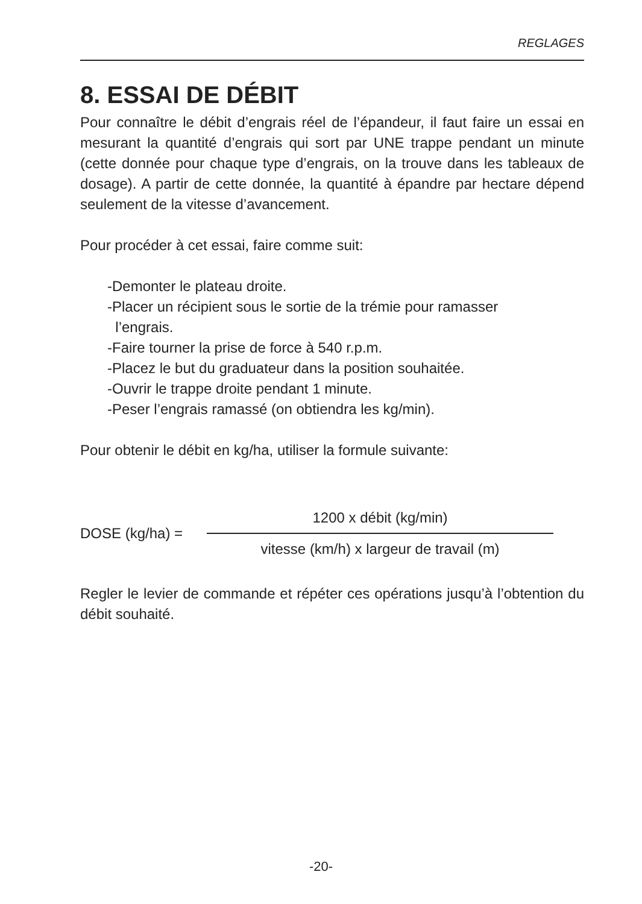REGLAGES
8. ESSAI DE DÉBIT
Pour connaître le débit d’engrais réel de l’épandeur, il faut faire un essai en mesurant la quantité d’engrais qui sort par UNE trappe pendant un minute (cette donnée pour chaque type d’engrais, on la trouve dans les tableaux de dosage). A partir de cette donnée, la quantité à épandre par hectare dépend seulement de la vitesse d’avancement.
Pour procéder à cet essai, faire comme suit:
-Demonter le plateau droite.
-Placer un récipient sous le sortie de la trémie pour ramasser
l’engrais.
-Faire tourner la prise de force à 540 r.p.m.
-Placez le but du graduateur dans la position souhaitée.
-Ouvrir le trappe droite pendant 1 minute.
-Peser l’engrais ramassé (on obtiendra les kg/min).
Pour obtenir le débit en kg/ha, utiliser la formule suivante:
DOSE (kg/ha) =
1200 x débit (kg/min)
vitesse (km/h) x largeur de travail (m)
Regler le levier de commande et répéter ces opérations jusqu’à l’obtention du débit souhaité.
-20-